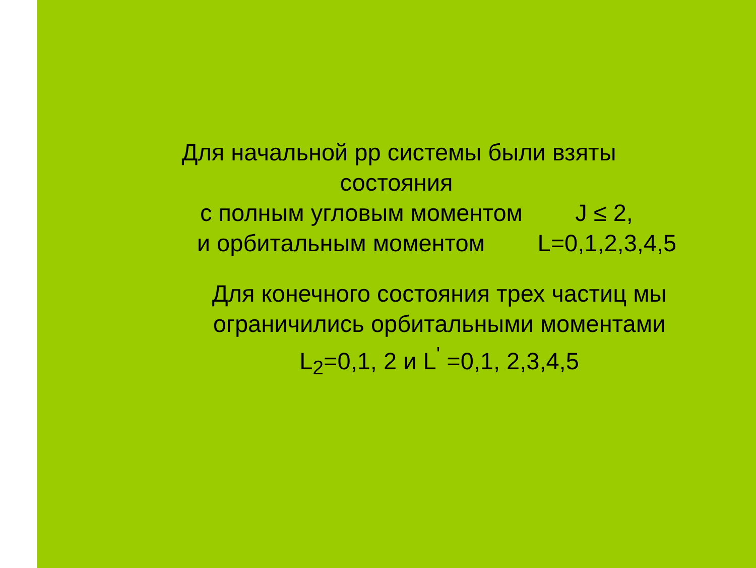Для начальной pp системы были взяты
состояния
с полным угловым моментом J ≤ 2,
и орбитальным моментом L=0,1,2,3,4,5
Для конечного состояния трех частиц мы
ограничились орбитальными моментами
L<sub>2</sub>=0,1, 2 и L<sup>'</sup> =0,1, 2,3,4,5